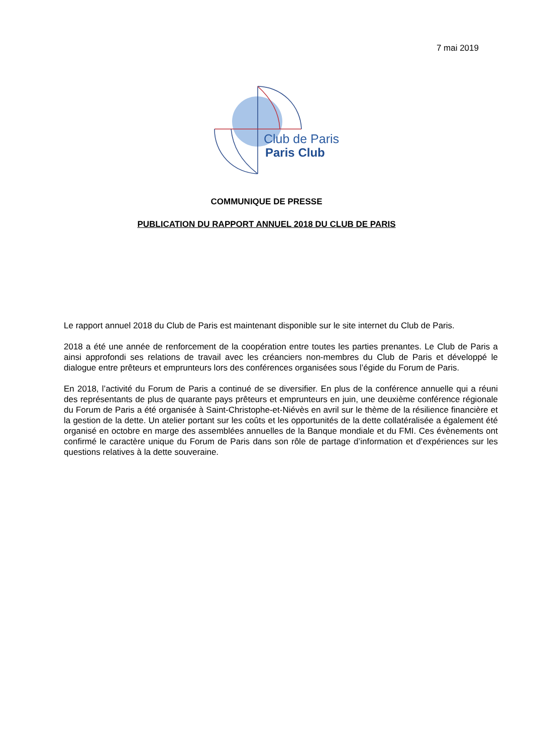7 mai 2019
Club de Paris
Paris Club
COMMUNIQUE DE PRESSE
PUBLICATION DU RAPPORT ANNUEL 2018 DU CLUB DE PARIS
Le rapport annuel 2018 du Club de Paris est maintenant disponible sur le site internet du Club de Paris.
2018 a été une année de renforcement de la coopération entre toutes les parties prenantes. Le Club de Paris a ainsi approfondi ses relations de travail avec les créanciers non-membres du Club de Paris et développé le dialogue entre prêteurs et emprunteurs lors des conférences organisées sous l’égide du Forum de Paris.
En 2018, l’activité du Forum de Paris a continué de se diversifier. En plus de la conférence annuelle qui a réuni des représentants de plus de quarante pays prêteurs et emprunteurs en juin, une deuxième conférence régionale du Forum de Paris a été organisée à Saint-Christophe-et-Niévès en avril sur le thème de la résilience financière et la gestion de la dette. Un atelier portant sur les coûts et les opportunités de la dette collatéralisée a également été organisé en octobre en marge des assemblées annuelles de la Banque mondiale et du FMI. Ces évènements ont confirmé le caractère unique du Forum de Paris dans son rôle de partage d’information et d’expériences sur les questions relatives à la dette souveraine.